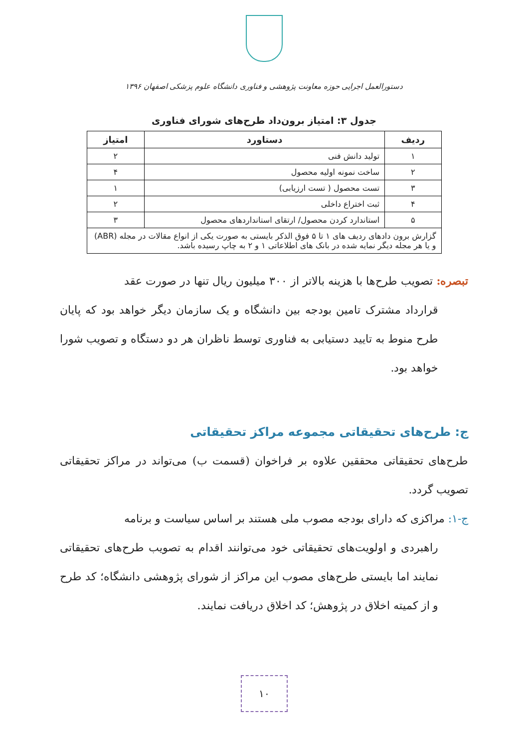دستورالعمل اجرایی حوزه معاونت پژوهشی و فناوری دانشگاه علوم پزشکی اصفهان ۱۳۹۶
جدول ۳: امتیاز برون‌داد طرح‌های شورای فناوری
| ردیف | دستاورد | امتیاز |
| --- | --- | --- |
| ۱ | تولید دانش فنی | ۲ |
| ۲ | ساخت نمونه اولیه محصول | ۴ |
| ۳ | تست محصول ( تست ارزیابی) | ۱ |
| ۴ | ثبت اختراع داخلی | ۲ |
| ۵ | استاندارد کردن محصول/ ارتقای استانداردهای محصول | ۳ |
| گزارش برون دادهای ردیف های ۱ تا ۵ فوق الذکر بایستی به صورت یکی از انواع مقالات در مجله (ABR) و یا هر مجله دیگر نمایه شده در بانک های اطلاعاتی ۱ و ۲ به چاپ رسیده باشد. | | |
تبصره: تصویب طرح‌ها با هزینه بالاتر از ۳۰۰ میلیون ریال تنها در صورت عقد
قرارداد مشترک تامین بودجه بین دانشگاه و یک سازمان دیگر خواهد بود که پایان طرح منوط به تایید دستیابی به فناوری توسط ناظران هر دو دستگاه و تصویب شورا خواهد بود.
ج: طرح‌های تحقیقاتی مجموعه مراکز تحقیقاتی
طرح‌های تحقیقاتی محققین علاوه بر فراخوان (قسمت ب) می‌تواند در مراکز تحقیقاتی تصویب گردد.
ج-۱: مراکزی که دارای بودجه مصوب ملی هستند بر اساس سیاست و برنامه
راهبردی و اولویت‌های تحقیقاتی خود می‌توانند اقدام به تصویب طرح‌های تحقیقاتی نمایند اما بایستی طرح‌های مصوب این مراکز از شورای پژوهشی دانشگاه؛ کد طرح و از کمیته اخلاق در پژوهش؛ کد اخلاق دریافت نمایند.
۱۰